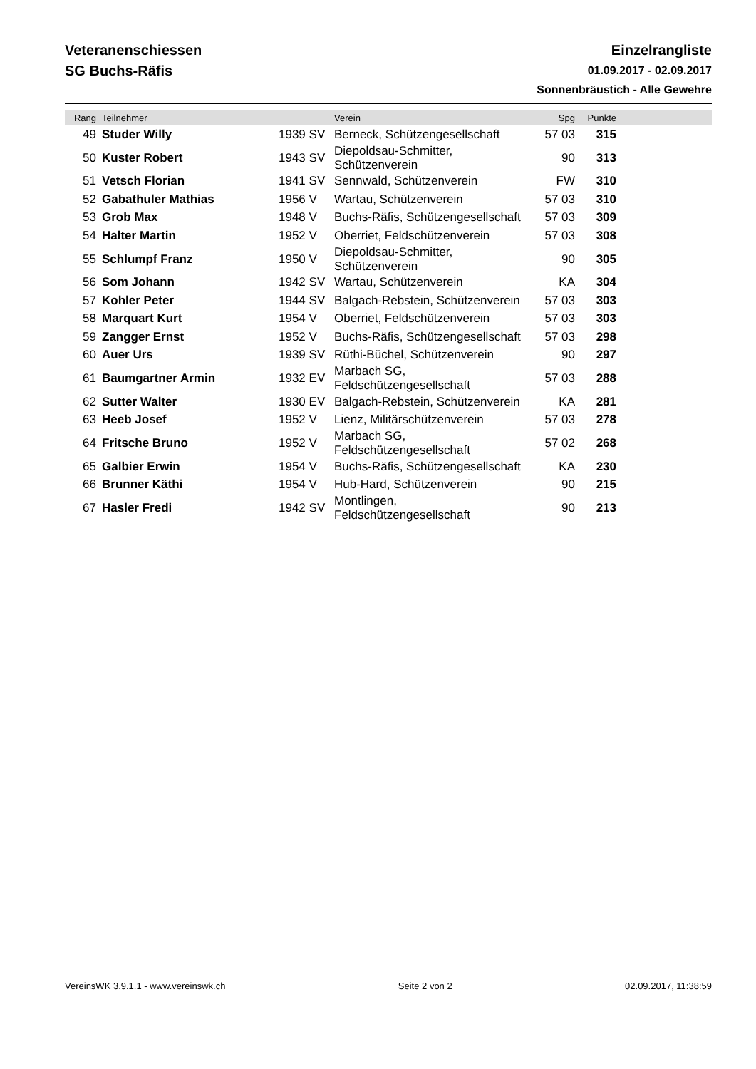Veteranenschiessen
SG Buchs-Räfis
Einzelrangliste
01.09.2017 - 02.09.2017
Sonnenbräustich - Alle Gewehre
| Rang | Teilnehmer | | Verein | Spg | Punkte | |
| --- | --- | --- | --- | --- | --- | --- |
| 49 | Studer Willy | 1939 SV | Berneck, Schützengesellschaft | 57 03 | 315 | |
| 50 | Kuster Robert | 1943 SV | Diepoldsau-Schmitter, Schützenverein | 90 | 313 | |
| 51 | Vetsch Florian | 1941 SV | Sennwald, Schützenverein | FW | 310 | |
| 52 | Gabathuler Mathias | 1956 V | Wartau, Schützenverein | 57 03 | 310 | |
| 53 | Grob Max | 1948 V | Buchs-Räfis, Schützengesellschaft | 57 03 | 309 | |
| 54 | Halter Martin | 1952 V | Oberriet, Feldschützenverein | 57 03 | 308 | |
| 55 | Schlumpf Franz | 1950 V | Diepoldsau-Schmitter, Schützenverein | 90 | 305 | |
| 56 | Som Johann | 1942 SV | Wartau, Schützenverein | KA | 304 | |
| 57 | Kohler Peter | 1944 SV | Balgach-Rebstein, Schützenverein | 57 03 | 303 | |
| 58 | Marquart Kurt | 1954 V | Oberriet, Feldschützenverein | 57 03 | 303 | |
| 59 | Zangger Ernst | 1952 V | Buchs-Räfis, Schützengesellschaft | 57 03 | 298 | |
| 60 | Auer Urs | 1939 SV | Rüthi-Büchel, Schützenverein | 90 | 297 | |
| 61 | Baumgartner Armin | 1932 EV | Marbach SG, Feldschützengesellschaft | 57 03 | 288 | |
| 62 | Sutter Walter | 1930 EV | Balgach-Rebstein, Schützenverein | KA | 281 | |
| 63 | Heeb Josef | 1952 V | Lienz, Militärschützenverein | 57 03 | 278 | |
| 64 | Fritsche Bruno | 1952 V | Marbach SG, Feldschützengesellschaft | 57 02 | 268 | |
| 65 | Galbier Erwin | 1954 V | Buchs-Räfis, Schützengesellschaft | KA | 230 | |
| 66 | Brunner Käthi | 1954 V | Hub-Hard, Schützenverein | 90 | 215 | |
| 67 | Hasler Fredi | 1942 SV | Montlingen, Feldschützengesellschaft | 90 | 213 | |
VereinsWK 3.9.1.1 - www.vereinswk.ch Seite 2 von 2 02.09.2017, 11:38:59